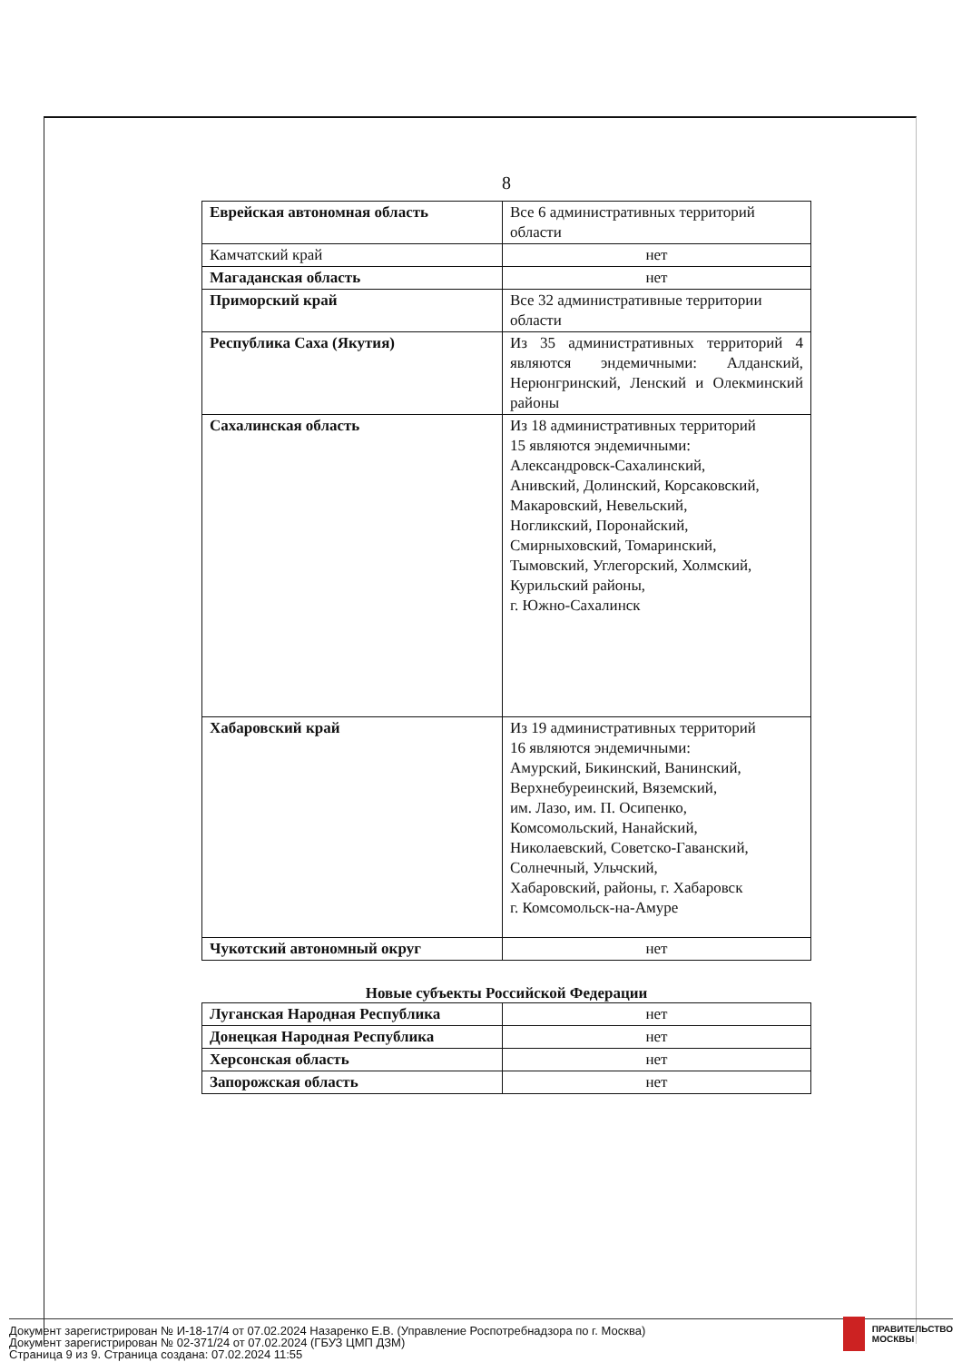8
| Еврейская автономная область | Все 6 административных территорий области |
| Камчатский край | нет |
| Магаданская область | нет |
| Приморский край | Все 32 административные территории области |
| Республика Саха (Якутия) | Из 35 административных территорий 4 являются эндемичными: Алданский, Нерюнгринский, Ленский и Олекминский районы |
| Сахалинская область | Из 18 административных территорий 15 являются эндемичными: Александровск-Сахалинский, Анивский, Долинский, Корсаковский, Макаровский, Невельский, Ногликский, Поронайский, Смирныховский, Томаринский, Тымовский, Углегорский, Холмский, Курильский районы, г. Южно-Сахалинск |
| Хабаровский край | Из 19 административных территорий 16 являются эндемичными: Амурский, Бикинский, Ванинский, Верхнебуреинский, Вяземский, им. Лазо, им. П. Осипенко, Комсомольский, Нанайский, Николаевский, Советско-Гаванский, Солнечный, Ульчский, Хабаровский, районы, г. Хабаровск г. Комсомольск-на-Амуре |
| Чукотский автономный округ | нет |
Новые субъекты Российской Федерации
| Луганская Народная Республика | нет |
| Донецкая Народная Республика | нет |
| Херсонская область | нет |
| Запорожская область | нет |
Документ зарегистрирован № И-18-17/4 от 07.02.2024 Назаренко Е.В. (Управление Роспотребнадзора по г. Москва)
Документ зарегистрирован № 02-371/24 от 07.02.2024 (ГБУЗ ЦМП ДЗМ)
Страница 9 из 9. Страница создана: 07.02.2024 11:55
ПРАВИТЕЛЬСТВО
МОСКВЫ